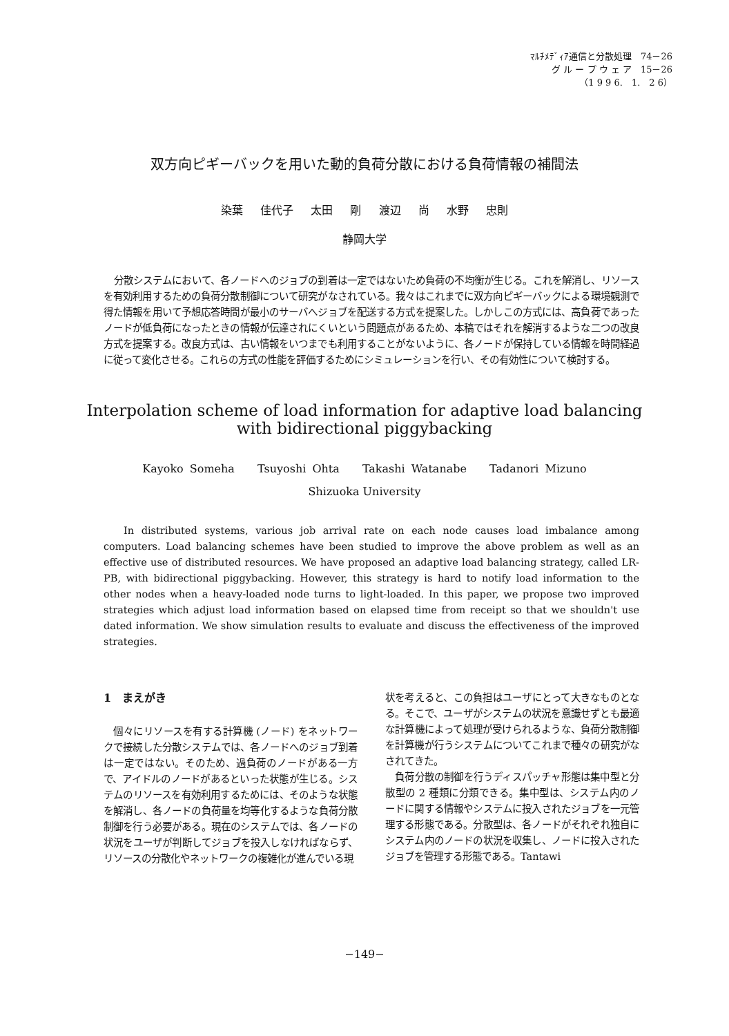ﾏﾙﾁﾒﾃﾞｨｱ通信と分散処理　74－26
グ ル ー プ ウ ェ ア　15－26
（1 9 9 6.　1.　2 6）
双方向ピギーバックを用いた動的負荷分散における負荷情報の補間法
染葉 佳代子 太田 剛 渡辺 尚 水野 忠則
静岡大学
分散システムにおいて、各ノードへのジョブの到着は一定ではないため負荷の不均衡が生じる。これを解消し、リソースを有効利用するための負荷分散制御について研究がなされている。我々はこれまでに双方向ピギーバックによる環境観測で得た情報を用いて予想応答時間が最小のサーバへジョブを配送する方式を提案した。しかしこの方式には、高負荷であったノードが低負荷になったときの情報が伝達されにくいという問題点があるため、本稿ではそれを解消するような二つの改良方式を提案する。改良方式は、古い情報をいつまでも利用することがないように、各ノードが保持している情報を時間経過に従って変化させる。これらの方式の性能を評価するためにシミュレーションを行い、その有効性について検討する。
Interpolation scheme of load information for adaptive load balancing
with bidirectional piggybacking
Kayoko Someha Tsuyoshi Ohta Takashi Watanabe Tadanori Mizuno
Shizuoka University
In distributed systems, various job arrival rate on each node causes load imbalance among computers. Load balancing schemes have been studied to improve the above problem as well as an effective use of distributed resources. We have proposed an adaptive load balancing strategy, called LR-PB, with bidirectional piggybacking. However, this strategy is hard to notify load information to the other nodes when a heavy-loaded node turns to light-loaded. In this paper, we propose two improved strategies which adjust load information based on elapsed time from receipt so that we shouldn't use dated information. We show simulation results to evaluate and discuss the effectiveness of the improved strategies.
1　まえがき
　個々にリソースを有する計算機 (ノード) をネットワークで接続した分散システムでは、各ノードへのジョブ到着は一定ではない。そのため、過負荷のノードがある一方で、アイドルのノードがあるといった状態が生じる。システムのリソースを有効利用するためには、そのような状態を解消し、各ノードの負荷量を均等化するような負荷分散制御を行う必要がある。現在のシステムでは、各ノードの状況をユーザが判断してジョブを投入しなければならず、リソースの分散化やネットワークの複雑化が進んでいる現
状を考えると、この負担はユーザにとって大きなものとなる。そこで、ユーザがシステムの状況を意識せずとも最適な計算機によって処理が受けられるような、負荷分散制御を計算機が行うシステムについてこれまで種々の研究がなされてきた。
　負荷分散の制御を行うディスパッチャ形態は集中型と分散型の 2 種類に分類できる。集中型は、システム内のノードに関する情報やシステムに投入されたジョブを一元管理する形態である。分散型は、各ノードがそれぞれ独自にシステム内のノードの状況を収集し、ノードに投入されたジョブを管理する形態である。Tantawi
−149−